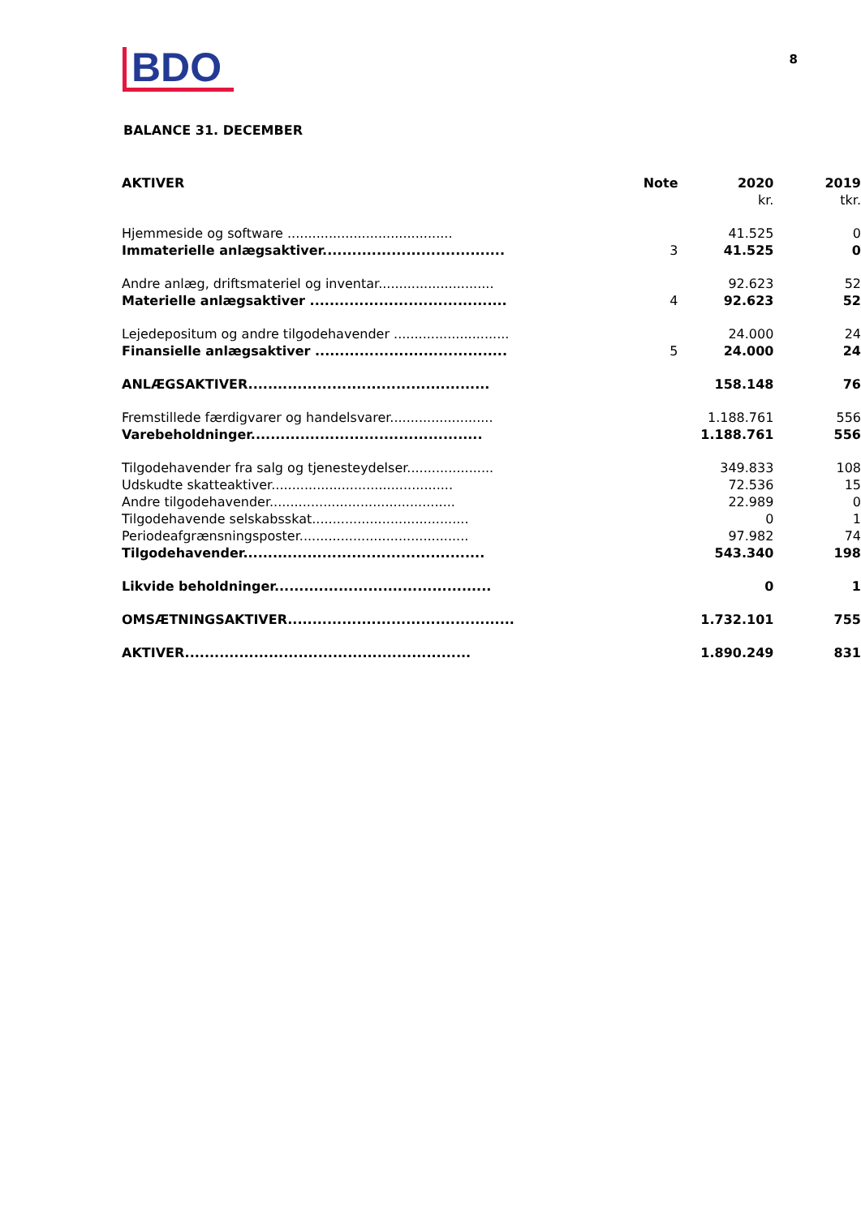BDO
8
BALANCE 31. DECEMBER
| AKTIVER | Note | 2020 kr. | 2019 tkr. |
| --- | --- | --- | --- |
| Hjemmeside og software ........................................ | | 41.525 | 0 |
| Immaterielle anlægsaktiver..................................... | 3 | 41.525 | 0 |
| Andre anlæg, driftsmateriel og inventar............................ | | 92.623 | 52 |
| Materielle anlægsaktiver ........................................ | 4 | 92.623 | 52 |
| Lejedepositum og andre tilgodehavender ............................ | | 24.000 | 24 |
| Finansielle anlægsaktiver ....................................... | 5 | 24.000 | 24 |
| ANLÆGSAKTIVER................................................. | | 158.148 | 76 |
| Fremstillede færdigvarer og handelsvarer......................... | | 1.188.761 | 556 |
| Varebeholdninger............................................... | | 1.188.761 | 556 |
| Tilgodehavender fra salg og tjenesteydelser..................... | | 349.833 | 108 |
| Udskudte skatteaktiver............................................ | | 72.536 | 15 |
| Andre tilgodehavender............................................. | | 22.989 | 0 |
| Tilgodehavende selskabsskat...................................... | | 0 | 1 |
| Periodeafgrænsningsposter......................................... | | 97.982 | 74 |
| Tilgodehavender................................................. | | 543.340 | 198 |
| Likvide beholdninger............................................ | | 0 | 1 |
| OMSÆTNINGSAKTIVER.............................................. | | 1.732.101 | 755 |
| AKTIVER.......................................................... | | 1.890.249 | 831 |